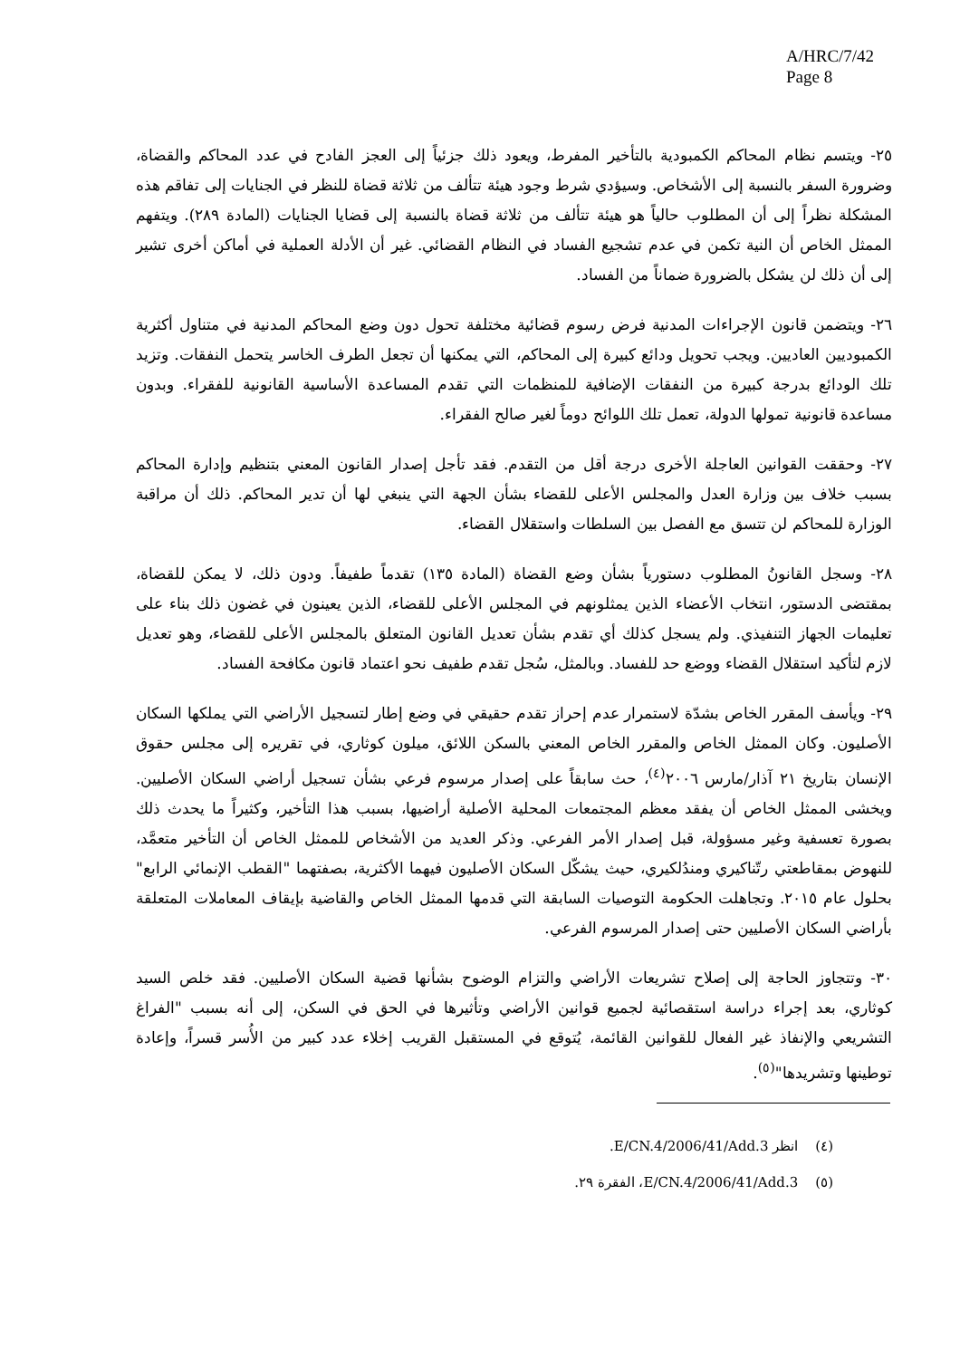A/HRC/7/42
Page 8
٢٥- ويتسم نظام المحاكم الكمبودية بالتأخير المفرط، ويعود ذلك جزئياً إلى العجز الفادح في عدد المحاكم والقضاة، وضرورة السفر بالنسبة إلى الأشخاص. وسيؤدي شرط وجود هيئة تتألف من ثلاثة قضاة للنظر في الجنايات إلى تفاقم هذه المشكلة نظراً إلى أن المطلوب حالياً هو هيئة تتألف من ثلاثة قضاة بالنسبة إلى قضايا الجنايات (المادة ٢٨٩). ويتفهم الممثل الخاص أن النية تكمن في عدم تشجيع الفساد في النظام القضائي. غير أن الأدلة العملية في أماكن أخرى تشير إلى أن ذلك لن يشكل بالضرورة ضماناً من الفساد.
٢٦- ويتضمن قانون الإجراءات المدنية فرض رسوم قضائية مختلفة تحول دون وضع المحاكم المدنية في متناول أكثرية الكمبوديين العاديين. ويجب تحويل ودائع كبيرة إلى المحاكم، التي يمكنها أن تجعل الطرف الخاسر يتحمل النفقات. وتزيد تلك الودائع بدرجة كبيرة من النفقات الإضافية للمنظمات التي تقدم المساعدة الأساسية القانونية للفقراء. وبدون مساعدة قانونية تمولها الدولة، تعمل تلك اللوائح دوماً لغير صالح الفقراء.
٢٧- وحققت القوانين العاجلة الأخرى درجة أقل من التقدم. فقد تأجل إصدار القانون المعني بتنظيم وإدارة المحاكم بسبب خلاف بين وزارة العدل والمجلس الأعلى للقضاء بشأن الجهة التي ينبغي لها أن تدير المحاكم. ذلك أن مراقبة الوزارة للمحاكم لن تتسق مع الفصل بين السلطات واستقلال القضاء.
٢٨- وسجل القانونُ المطلوب دستورياً بشأن وضع القضاة (المادة ١٣٥) تقدماً طفيفاً. ودون ذلك، لا يمكن للقضاة، بمقتضى الدستور، انتخاب الأعضاء الذين يمثلونهم في المجلس الأعلى للقضاء، الذين يعينون في غضون ذلك بناء على تعليمات الجهاز التنفيذي. ولم يسجل كذلك أي تقدم بشأن تعديل القانون المتعلق بالمجلس الأعلى للقضاء، وهو تعديل لازم لتأكيد استقلال القضاء ووضع حد للفساد. وبالمثل، سُجل تقدم طفيف نحو اعتماد قانون مكافحة الفساد.
٢٩- ويأسف المقرر الخاص بشدّة لاستمرار عدم إحراز تقدم حقيقي في وضع إطار لتسجيل الأراضي التي يملكها السكان الأصليون. وكان الممثل الخاص والمقرر الخاص المعني بالسكن اللائق، ميلون كوثاري، في تقريره إلى مجلس حقوق الإنسان بتاريخ ٢١ آذار/مارس ٢٠٠٦<sup>(٤)</sup>، حث سابقاً على إصدار مرسوم فرعي بشأن تسجيل أراضي السكان الأصليين. ويخشى الممثل الخاص أن يفقد معظم المجتمعات المحلية الأصلية أراضيها، بسبب هذا التأخير، وكثيراً ما يحدث ذلك بصورة تعسفية وغير مسؤولة، قبل إصدار الأمر الفرعي. وذكر العديد من الأشخاص للممثل الخاص أن التأخير متعمَّد، للنهوض بمقاطعتي رتّناكيري ومندُلكيري، حيث يشكّل السكان الأصليون فيهما الأكثرية، بصفتهما "القطب الإنمائي الرابع" بحلول عام ٢٠١٥. وتجاهلت الحكومة التوصيات السابقة التي قدمها الممثل الخاص والقاضية بإيقاف المعاملات المتعلقة بأراضي السكان الأصليين حتى إصدار المرسوم الفرعي.
٣٠- وتتجاوز الحاجة إلى إصلاح تشريعات الأراضي والتزام الوضوح بشأنها قضية السكان الأصليين. فقد خلص السيد كوثاري، بعد إجراء دراسة استقصائية لجميع قوانين الأراضي وتأثيرها في الحق في السكن، إلى أنه بسبب "الفراغ التشريعي والإنفاذ غير الفعال للقوانين القائمة، يُتوقع في المستقبل القريب إخلاء عدد كبير من الأُسر قسراً، وإعادة توطينها وتشريدها"<sup>(٥)</sup>.
(٤) انظر E/CN.4/2006/41/Add.3.
(٥) E/CN.4/2006/41/Add.3، الفقرة ٢٩.